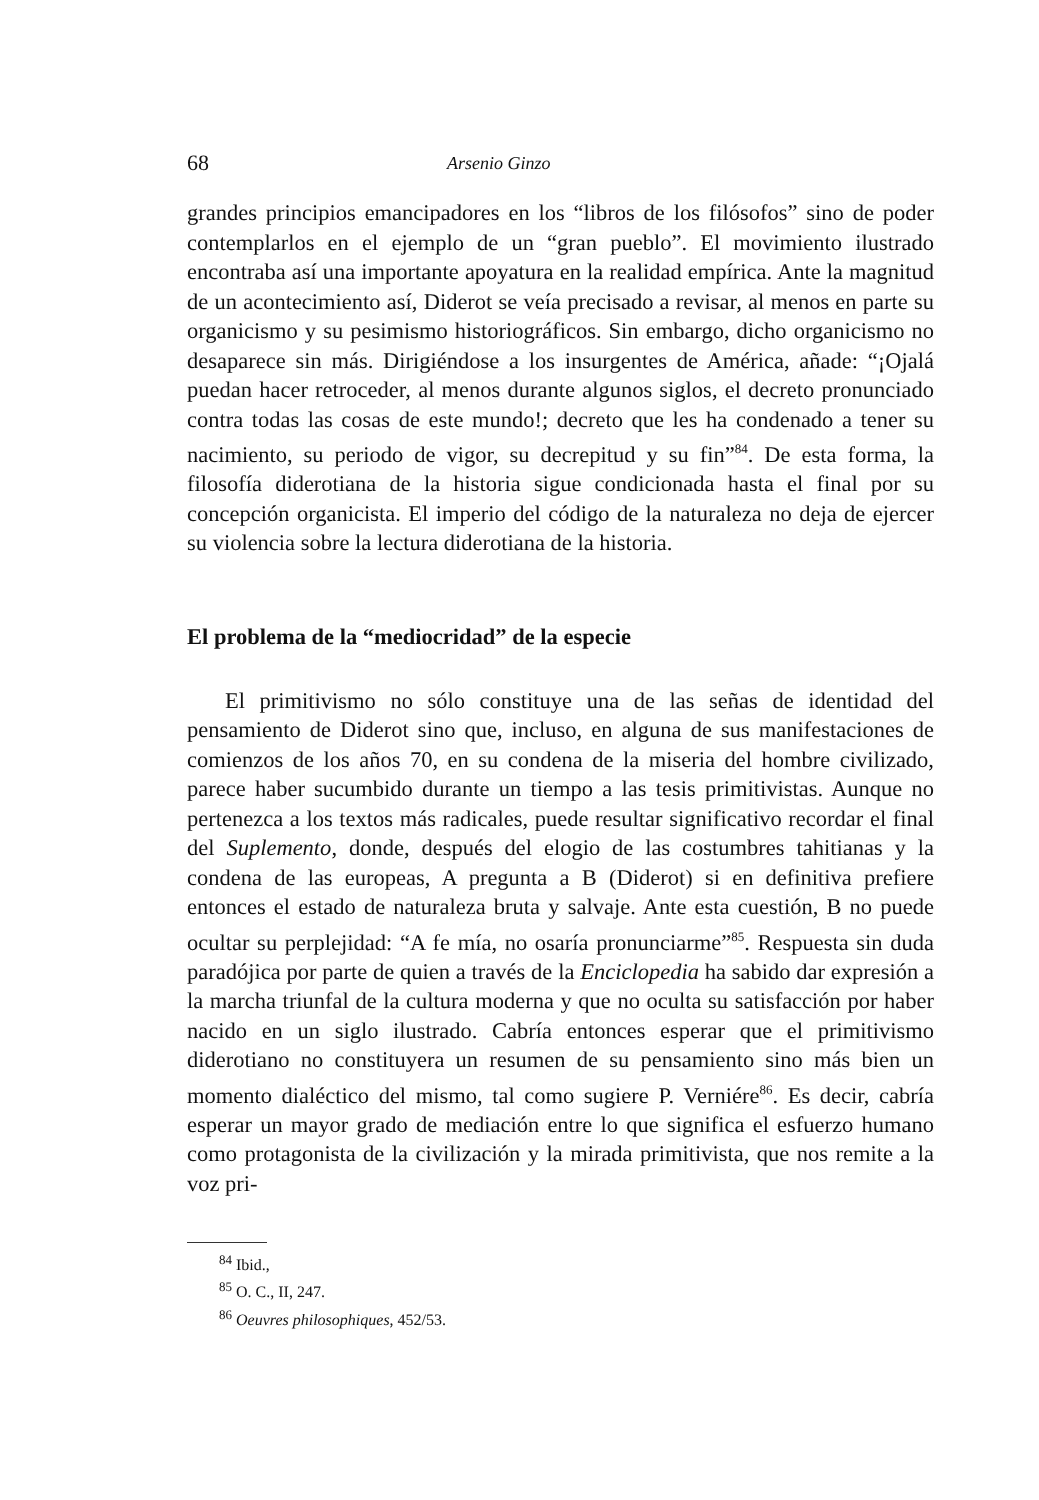68 Arsenio Ginzo
grandes principios emancipadores en los “libros de los filósofos” sino de poder contemplarlos en el ejemplo de un “gran pueblo”. El movimiento ilustrado encontraba así una importante apoyatura en la realidad empírica. Ante la magnitud de un acontecimiento así, Diderot se veía precisado a revisar, al menos en parte su organicismo y su pesimismo historiográficos. Sin embargo, dicho organicismo no desaparece sin más. Dirigiéndose a los insurgentes de América, añade: “¡Ojalá puedan hacer retroceder, al menos durante algunos siglos, el decreto pronunciado contra todas las cosas de este mundo!; decreto que les ha condenado a tener su nacimiento, su periodo de vigor, su decrepitud y su fin”<sup>84</sup>. De esta forma, la filosofía diderotiana de la historia sigue condicionada hasta el final por su concepción organicista. El imperio del código de la naturaleza no deja de ejercer su violencia sobre la lectura diderotiana de la historia.
El problema de la “mediocridad” de la especie
El primitivismo no sólo constituye una de las señas de identidad del pensamiento de Diderot sino que, incluso, en alguna de sus manifestaciones de comienzos de los años 70, en su condena de la miseria del hombre civilizado, parece haber sucumbido durante un tiempo a las tesis primitivistas. Aunque no pertenezca a los textos más radicales, puede resultar significativo recordar el final del Suplemento, donde, después del elogio de las costumbres tahitianas y la condena de las europeas, A pregunta a B (Diderot) si en definitiva prefiere entonces el estado de naturaleza bruta y salvaje. Ante esta cuestión, B no puede ocultar su perplejidad: “A fe mía, no osaría pronunciarme”<sup>85</sup>. Respuesta sin duda paradójica por parte de quien a través de la Enciclopedia ha sabido dar expresión a la marcha triunfal de la cultura moderna y que no oculta su satisfacción por haber nacido en un siglo ilustrado. Cabría entonces esperar que el primitivismo diderotiano no constituyera un resumen de su pensamiento sino más bien un momento dialéctico del mismo, tal como sugiere P. Verniére<sup>86</sup>. Es decir, cabría esperar un mayor grado de mediación entre lo que significa el esfuerzo humano como protagonista de la civilización y la mirada primitivista, que nos remite a la voz pri-
<sup>84</sup> Ibid.,
<sup>85</sup> O. C., II, 247.
<sup>86</sup> Oeuvres philosophiques, 452/53.